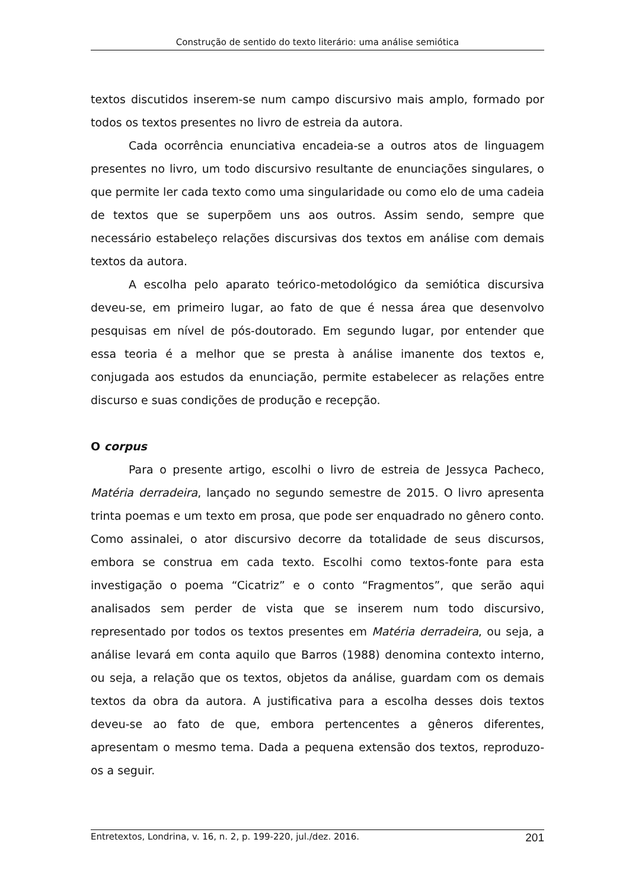Construção de sentido do texto literário: uma análise semiótica
textos discutidos inserem-se num campo discursivo mais amplo, formado por todos os textos presentes no livro de estreia da autora.
Cada ocorrência enunciativa encadeia-se a outros atos de linguagem presentes no livro, um todo discursivo resultante de enunciações singulares, o que permite ler cada texto como uma singularidade ou como elo de uma cadeia de textos que se superpõem uns aos outros. Assim sendo, sempre que necessário estabeleço relações discursivas dos textos em análise com demais textos da autora.
A escolha pelo aparato teórico-metodológico da semiótica discursiva deveu-se, em primeiro lugar, ao fato de que é nessa área que desenvolvo pesquisas em nível de pós-doutorado. Em segundo lugar, por entender que essa teoria é a melhor que se presta à análise imanente dos textos e, conjugada aos estudos da enunciação, permite estabelecer as relações entre discurso e suas condições de produção e recepção.
O corpus
Para o presente artigo, escolhi o livro de estreia de Jessyca Pacheco, Matéria derradeira, lançado no segundo semestre de 2015. O livro apresenta trinta poemas e um texto em prosa, que pode ser enquadrado no gênero conto. Como assinalei, o ator discursivo decorre da totalidade de seus discursos, embora se construa em cada texto. Escolhi como textos-fonte para esta investigação o poema “Cicatriz” e o conto “Fragmentos”, que serão aqui analisados sem perder de vista que se inserem num todo discursivo, representado por todos os textos presentes em Matéria derradeira, ou seja, a análise levará em conta aquilo que Barros (1988) denomina contexto interno, ou seja, a relação que os textos, objetos da análise, guardam com os demais textos da obra da autora. A justificativa para a escolha desses dois textos deveu-se ao fato de que, embora pertencentes a gêneros diferentes, apresentam o mesmo tema. Dada a pequena extensão dos textos, reproduzo-os a seguir.
Entretextos, Londrina, v. 16, n. 2, p. 199-220, jul./dez. 2016. 201